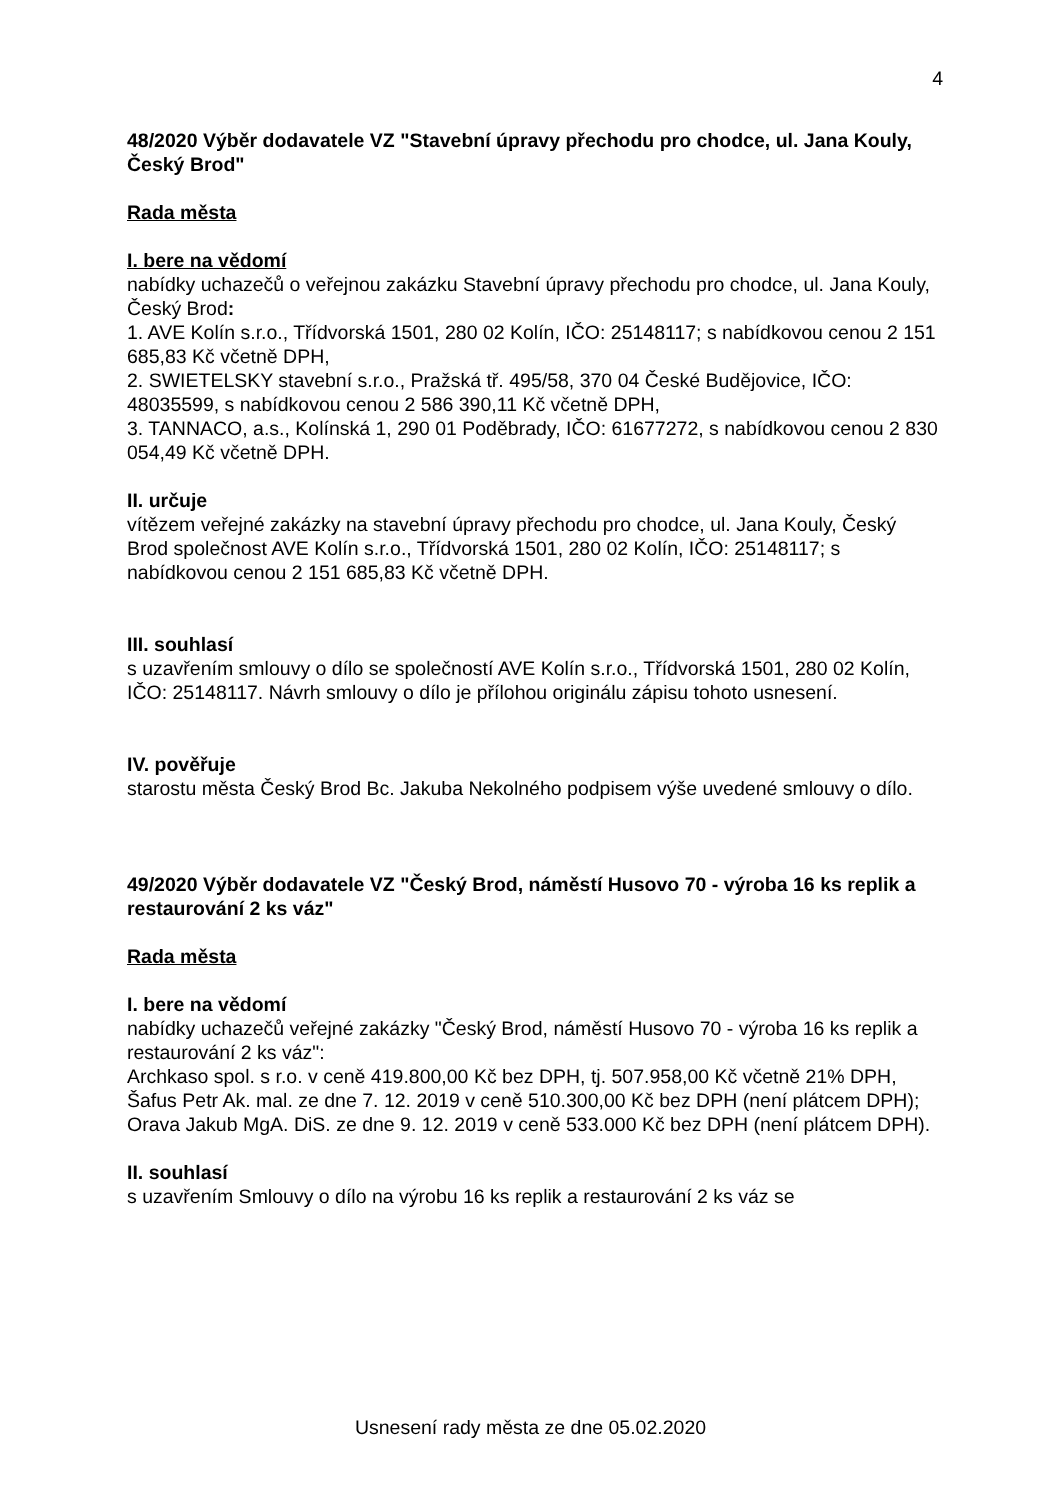4
48/2020 Výběr dodavatele VZ "Stavební úpravy přechodu pro chodce, ul. Jana Kouly, Český Brod"
Rada města
I. bere na vědomí
nabídky uchazečů o veřejnou zakázku Stavební úpravy přechodu pro chodce, ul. Jana Kouly, Český Brod:
1. AVE Kolín s.r.o., Třídvorská 1501, 280 02 Kolín, IČO: 25148117; s nabídkovou cenou 2 151 685,83 Kč včetně DPH,
2. SWIETELSKY stavební s.r.o., Pražská tř. 495/58, 370 04 České Budějovice, IČO: 48035599, s nabídkovou cenou 2 586 390,11 Kč včetně DPH,
3. TANNACO, a.s., Kolínská 1, 290 01 Poděbrady, IČO: 61677272, s nabídkovou cenou 2 830 054,49 Kč včetně DPH.
II. určuje
vítězem veřejné zakázky na stavební úpravy přechodu pro chodce, ul. Jana Kouly, Český Brod společnost AVE Kolín s.r.o., Třídvorská 1501, 280 02 Kolín, IČO: 25148117; s nabídkovou cenou 2 151 685,83 Kč včetně DPH.
III. souhlasí
s uzavřením smlouvy o dílo se společností AVE Kolín s.r.o., Třídvorská 1501, 280 02 Kolín, IČO: 25148117. Návrh smlouvy o dílo je přílohou originálu zápisu tohoto usnesení.
IV. pověřuje
starostu města Český Brod Bc. Jakuba Nekolného podpisem výše uvedené smlouvy o dílo.
49/2020 Výběr dodavatele VZ "Český Brod, náměstí Husovo 70 - výroba 16 ks replik a restaurování 2 ks váz"
Rada města
I. bere na vědomí
nabídky uchazečů veřejné zakázky "Český Brod, náměstí Husovo 70 - výroba 16 ks replik a restaurování 2 ks váz":
Archkaso spol. s r.o. v ceně 419.800,00 Kč bez DPH, tj. 507.958,00 Kč včetně 21% DPH,
Šafus Petr Ak. mal. ze dne 7. 12. 2019 v ceně 510.300,00 Kč bez DPH (není plátcem DPH);
Orava Jakub MgA. DiS. ze dne 9. 12. 2019 v ceně 533.000 Kč bez DPH (není plátcem DPH).
II. souhlasí
s uzavřením Smlouvy o dílo na výrobu 16 ks replik a restaurování 2 ks váz se
Usnesení rady města ze dne 05.02.2020